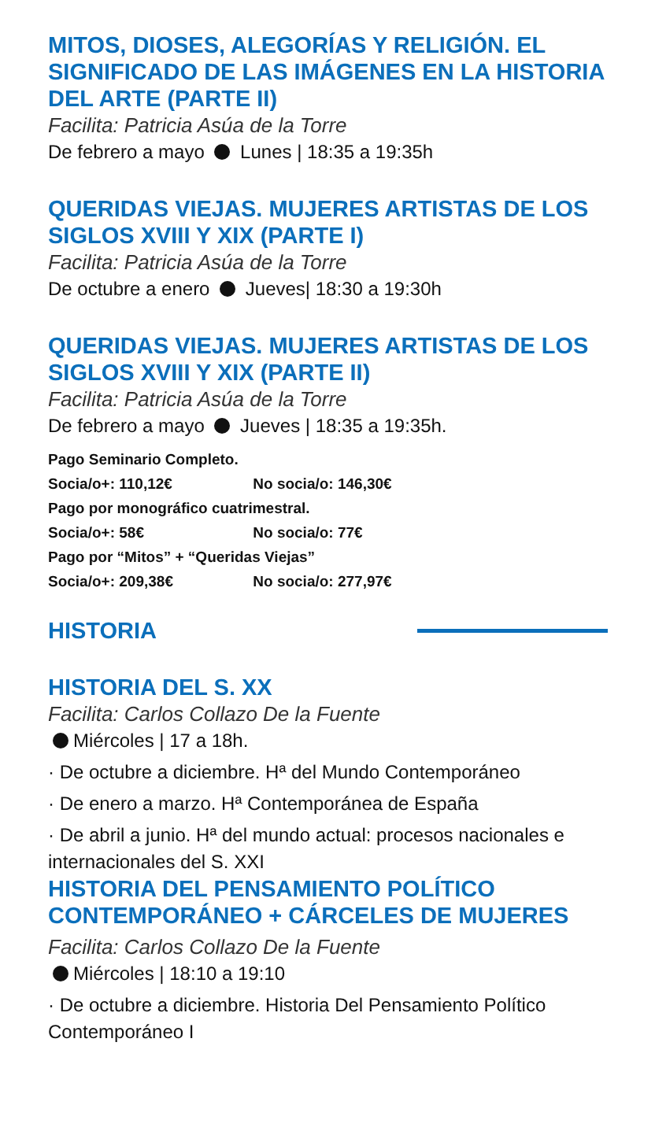MITOS, DIOSES, ALEGORÍAS Y RELIGIÓN. EL SIGNIFICADO DE LAS IMÁGENES EN LA HISTORIA DEL ARTE (PARTE II)
Facilita: Patricia Asúa de la Torre
De febrero a mayo Lunes | 18:35 a 19:35h
QUERIDAS VIEJAS. MUJERES ARTISTAS DE LOS SIGLOS XVIII Y XIX (PARTE I)
Facilita: Patricia Asúa de la Torre
De octubre a enero Jueves| 18:30 a 19:30h
QUERIDAS VIEJAS. MUJERES ARTISTAS DE LOS SIGLOS XVIII Y XIX (PARTE II)
Facilita: Patricia Asúa de la Torre
De febrero a mayo Jueves | 18:35 a 19:35h.
Pago Seminario Completo.
Socia/o+: 110,12€ No socia/o: 146,30€
Pago por monográfico cuatrimestral.
Socia/o+: 58€ No socia/o: 77€
Pago por “Mitos” + “Queridas Viejas”
Socia/o+: 209,38€ No socia/o: 277,97€
HISTORIA
HISTORIA DEL S. XX
Facilita: Carlos Collazo De la Fuente
Miércoles | 17 a 18h.
· De octubre a diciembre. Hª del Mundo Contemporáneo
· De enero a marzo. Hª Contemporánea de España
· De abril a junio. Hª del mundo actual: procesos nacionales e internacionales del S. XXI
HISTORIA DEL PENSAMIENTO POLÍTICO CONTEMPORÁNEO + CÁRCELES DE MUJERES
Facilita: Carlos Collazo De la Fuente
Miércoles | 18:10 a 19:10
· De octubre a diciembre. Historia Del Pensamiento Político Contemporáneo I